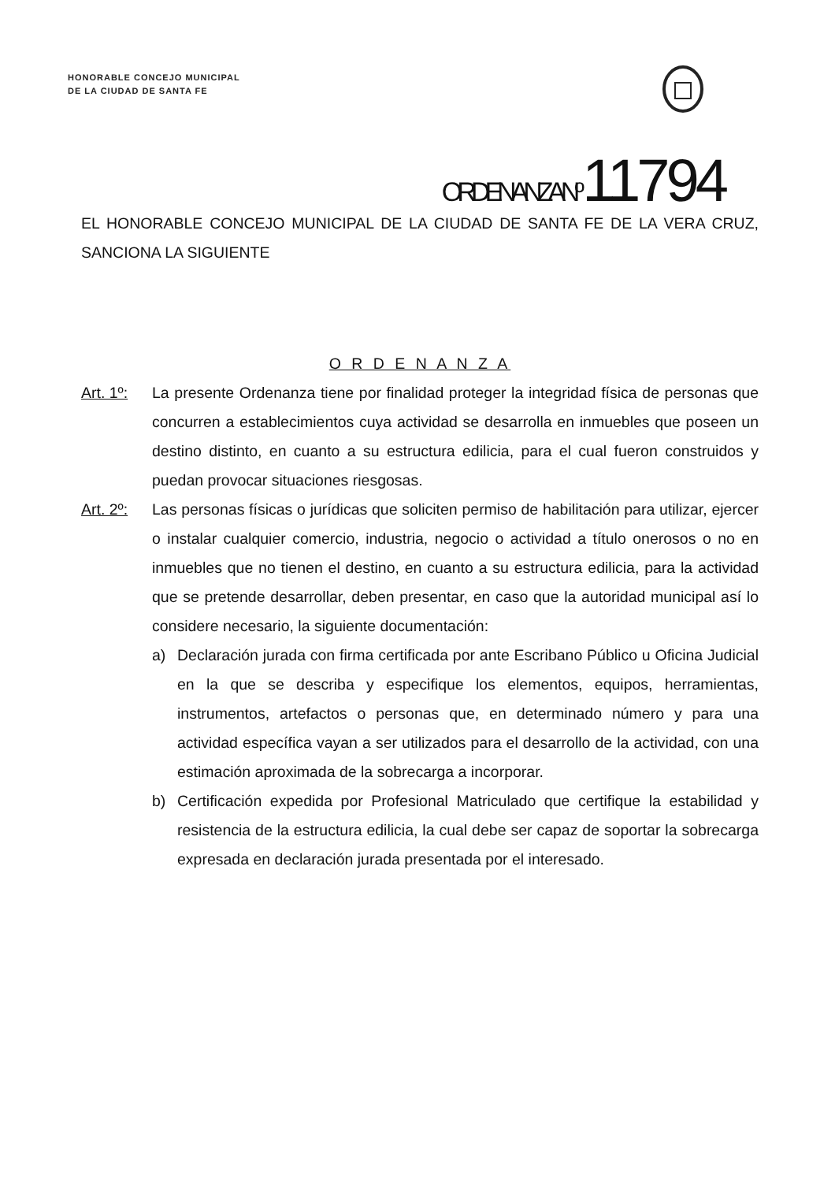HONORABLE CONCEJO MUNICIPAL
DE LA CIUDAD DE SANTA FE
ORDENANZA Nº 11794
EL HONORABLE CONCEJO MUNICIPAL DE LA CIUDAD DE SANTA FE DE LA VERA CRUZ, SANCIONA LA SIGUIENTE
O R D E N A N Z A
Art. 1º:
La presente Ordenanza tiene por finalidad proteger la integridad física de personas que concurren a establecimientos cuya actividad se desarrolla en inmuebles que poseen un destino distinto, en cuanto a su estructura edilicia, para el cual fueron construidos y puedan provocar situaciones riesgosas.
Art. 2º:
Las personas físicas o jurídicas que soliciten permiso de habilitación para utilizar, ejercer o instalar cualquier comercio, industria, negocio o actividad a título onerosos o no en inmuebles que no tienen el destino, en cuanto a su estructura edilicia, para la actividad que se pretende desarrollar, deben presentar, en caso que la autoridad municipal así lo considere necesario, la siguiente documentación:
a) Declaración jurada con firma certificada por ante Escribano Público u Oficina Judicial en la que se describa y especifique los elementos, equipos, herramientas, instrumentos, artefactos o personas que, en determinado número y para una actividad específica vayan a ser utilizados para el desarrollo de la actividad, con una estimación aproximada de la sobrecarga a incorporar.
b) Certificación expedida por Profesional Matriculado que certifique la estabilidad y resistencia de la estructura edilicia, la cual debe ser capaz de soportar la sobrecarga expresada en declaración jurada presentada por el interesado.